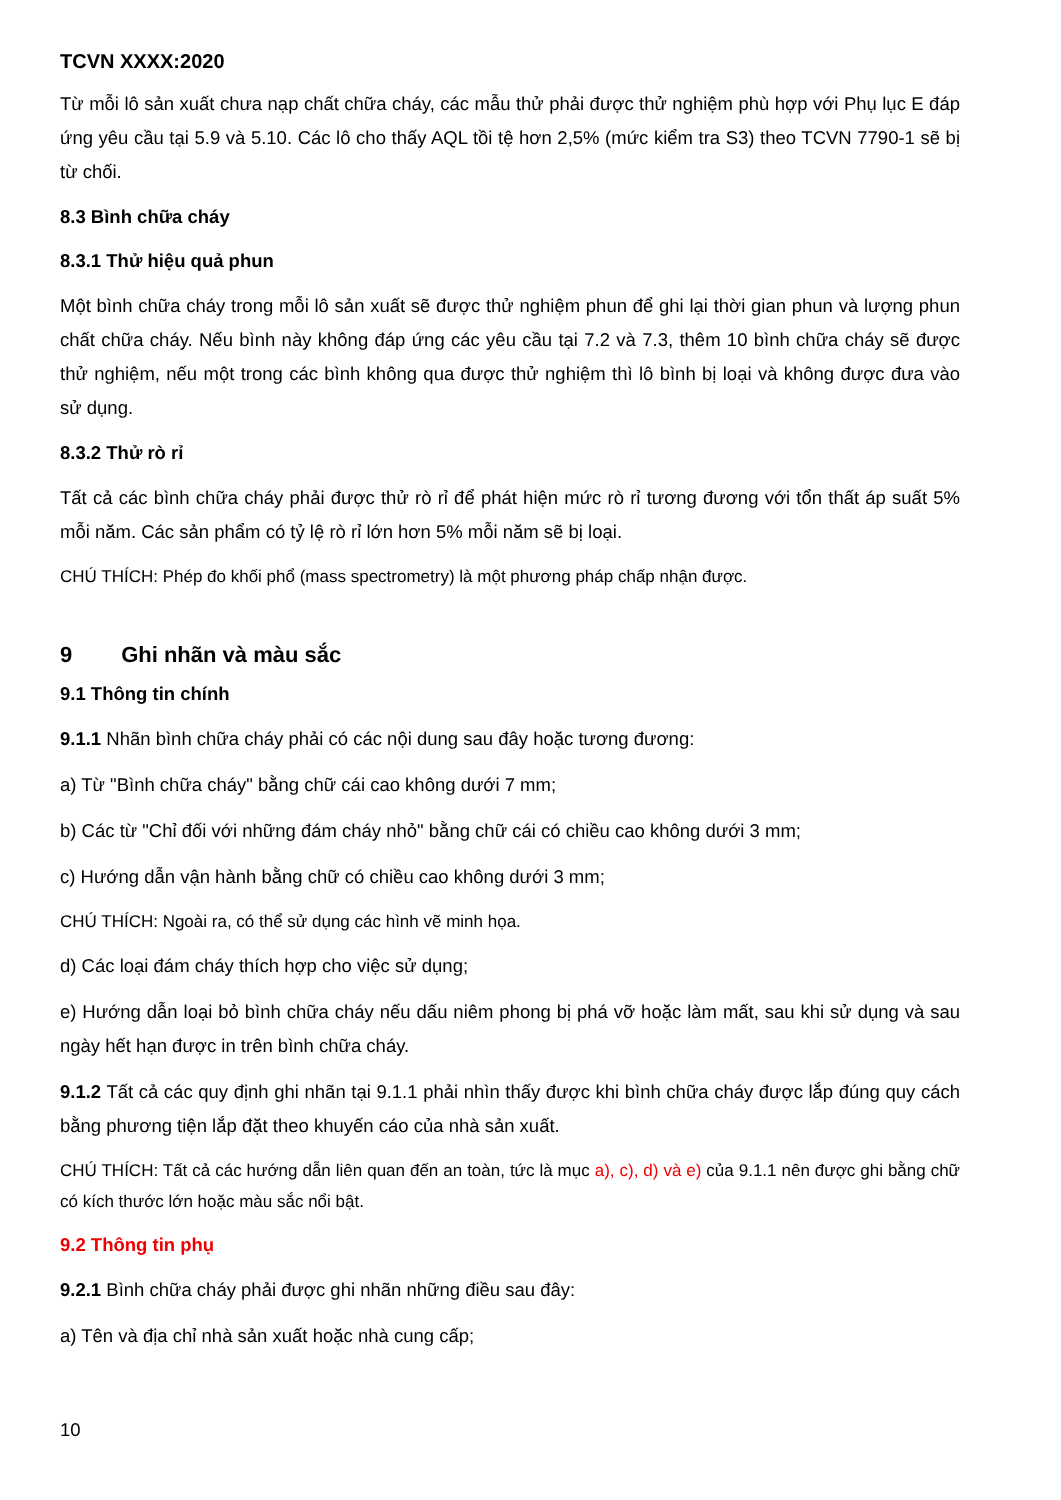TCVN XXXX:2020
Từ mỗi lô sản xuất chưa nạp chất chữa cháy, các mẫu thử phải được thử nghiệm phù hợp với Phụ lục E đáp ứng yêu cầu tại 5.9 và 5.10. Các lô cho thấy AQL tồi tệ hơn 2,5% (mức kiểm tra S3) theo TCVN 7790-1 sẽ bị từ chối.
8.3 Bình chữa cháy
8.3.1 Thử hiệu quả phun
Một bình chữa cháy trong mỗi lô sản xuất sẽ được thử nghiệm phun để ghi lại thời gian phun và lượng phun chất chữa cháy. Nếu bình này không đáp ứng các yêu cầu tại 7.2 và 7.3, thêm 10 bình chữa cháy sẽ được thử nghiệm, nếu một trong các bình không qua được thử nghiệm thì lô bình bị loại và không được đưa vào sử dụng.
8.3.2 Thử rò rỉ
Tất cả các bình chữa cháy phải được thử rò rỉ để phát hiện mức rò rỉ tương đương với tổn thất áp suất 5% mỗi năm. Các sản phẩm có tỷ lệ rò rỉ lớn hơn 5% mỗi năm sẽ bị loại.
CHÚ THÍCH: Phép đo khối phổ (mass spectrometry) là một phương pháp chấp nhận được.
9 Ghi nhãn và màu sắc
9.1 Thông tin chính
9.1.1 Nhãn bình chữa cháy phải có các nội dung sau đây hoặc tương đương:
a) Từ "Bình chữa cháy" bằng chữ cái cao không dưới 7 mm;
b) Các từ "Chỉ đối với những đám cháy nhỏ" bằng chữ cái có chiều cao không dưới 3 mm;
c) Hướng dẫn vận hành bằng chữ có chiều cao không dưới 3 mm;
CHÚ THÍCH: Ngoài ra, có thể sử dụng các hình vẽ minh họa.
d) Các loại đám cháy thích hợp cho việc sử dụng;
e) Hướng dẫn loại bỏ bình chữa cháy nếu dấu niêm phong bị phá vỡ hoặc làm mất, sau khi sử dụng và sau ngày hết hạn được in trên bình chữa cháy.
9.1.2 Tất cả các quy định ghi nhãn tại 9.1.1 phải nhìn thấy được khi bình chữa cháy được lắp đúng quy cách bằng phương tiện lắp đặt theo khuyến cáo của nhà sản xuất.
CHÚ THÍCH: Tất cả các hướng dẫn liên quan đến an toàn, tức là mục a), c), d) và e) của 9.1.1 nên được ghi bằng chữ có kích thước lớn hoặc màu sắc nổi bật.
9.2 Thông tin phụ
9.2.1 Bình chữa cháy phải được ghi nhãn những điều sau đây:
a) Tên và địa chỉ nhà sản xuất hoặc nhà cung cấp;
10